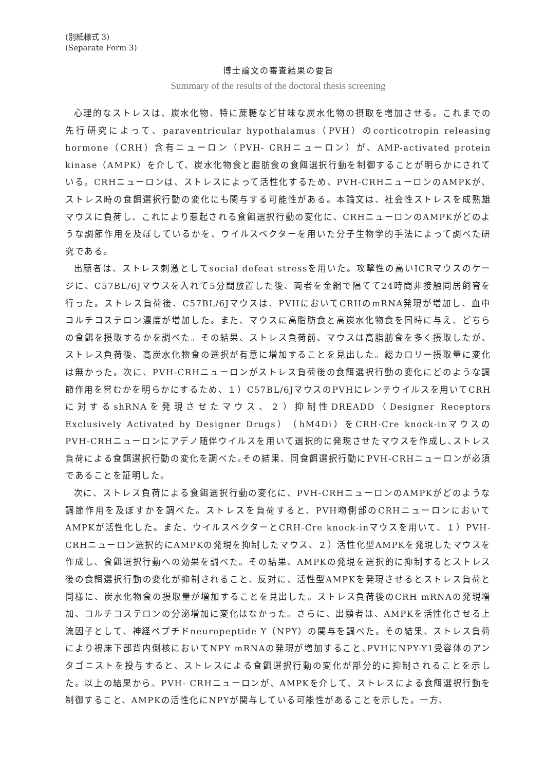(別紙様式 3)
(Separate Form 3)
博士論文の審査結果の要旨
Summary of the results of the doctoral thesis screening
心理的なストレスは、炭水化物、特に蔗糖など甘味な炭水化物の摂取を増加させる。これまでの先行研究によって、paraventricular hypothalamus（PVH）のcorticotropin releasing hormone（CRH）含有ニューロン（PVH- CRHニューロン）が、AMP-activated protein kinase（AMPK）を介して、炭水化物食と脂肪食の食餌選択行動を制御することが明らかにされている。CRHニューロンは、ストレスによって活性化するため、PVH-CRHニューロンのAMPKが、ストレス時の食餌選択行動の変化にも関与する可能性がある。本論文は、社会性ストレスを成熟雄マウスに負荷し、これにより惹起される食餌選択行動の変化に、CRHニューロンのAMPKがどのような調節作用を及ぼしているかを、ウイルスベクターを用いた分子生物学的手法によって調べた研究である。
出願者は、ストレス刺激としてsocial defeat stressを用いた。攻撃性の高いICRマウスのケージに、C57BL/6Jマウスを入れて5分間放置した後、両者を金網で隔てて24時間非接触同居飼育を行った。ストレス負荷後、C57BL/6Jマウスは、PVHにおいてCRHのmRNA発現が増加し、血中コルチコステロン濃度が増加した。また、マウスに高脂肪食と高炭水化物食を同時に与え、どちらの食餌を摂取するかを調べた。その結果、ストレス負荷前、マウスは高脂肪食を多く摂取したが、ストレス負荷後、高炭水化物食の選択が有意に増加することを見出した。総カロリー摂取量に変化は無かった。次に、PVH-CRHニューロンがストレス負荷後の食餌選択行動の変化にどのような調節作用を営むかを明らかにするため、１）C57BL/6JマウスのPVHにレンチウイルスを用いてCRHに対するshRNAを発現させたマウス、２）抑制性DREADD（Designer Receptors Exclusively Activated by Designer Drugs）（hM4Di）をCRH-Cre knock-inマウスのPVH-CRHニューロンにアデノ随伴ウイルスを用いて選択的に発現させたマウスを作成し､ストレス負荷による食餌選択行動の変化を調べた｡その結果、同食餌選択行動にPVH-CRHニューロンが必須であることを証明した。
次に、ストレス負荷による食餌選択行動の変化に、PVH-CRHニューロンのAMPKがどのような調節作用を及ぼすかを調べた。ストレスを負荷すると、PVH吻側部のCRHニューロンにおいてAMPKが活性化した。また、ウイルスベクターとCRH-Cre knock-inマウスを用いて、１）PVH-CRHニューロン選択的にAMPKの発現を抑制したマウス、２）活性化型AMPKを発現したマウスを作成し、食餌選択行動への効果を調べた。その結果、AMPKの発現を選択的に抑制するとストレス後の食餌選択行動の変化が抑制されること、反対に、活性型AMPKを発現させるとストレス負荷と同様に、炭水化物食の摂取量が増加することを見出した。ストレス負荷後のCRH mRNAの発現増加、コルチコステロンの分泌増加に変化はなかった。さらに、出願者は、AMPKを活性化させる上流因子として、神経ペプチドneuropeptide Y（NPY）の関与を調べた。その結果、ストレス負荷により視床下部背内側核においてNPY mRNAの発現が増加すること､PVHにNPY-Y1受容体のアンタゴニストを投与すると、ストレスによる食餌選択行動の変化が部分的に抑制されることを示した。以上の結果から、PVH- CRHニューロンが、AMPKを介して、ストレスによる食餌選択行動を制御すること、AMPKの活性化にNPYが関与している可能性があることを示した。一方、